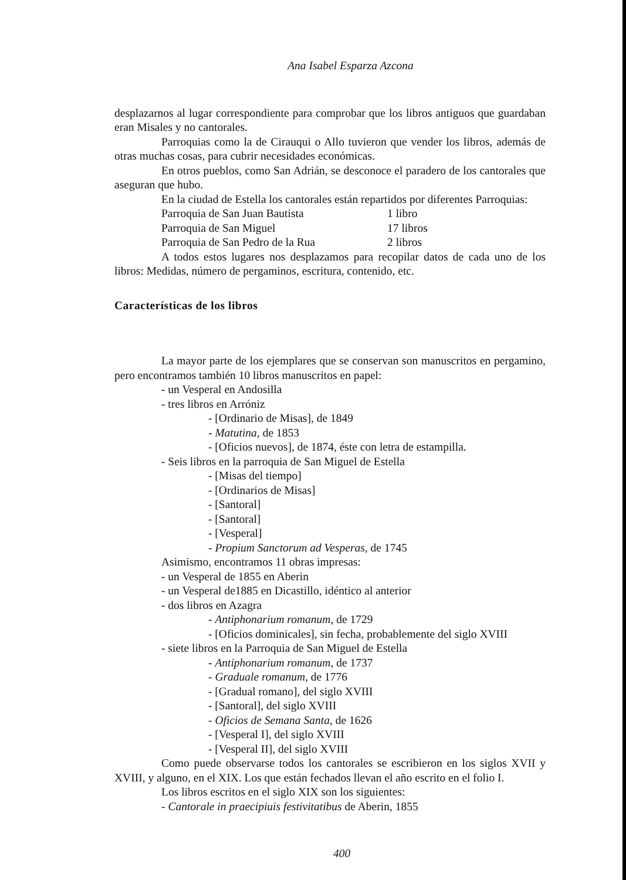Ana Isabel Esparza Azcona
desplazarnos al lugar correspondiente para comprobar que los libros antiguos que guardaban eran Misales y no cantorales.
Parroquias como la de Cirauqui o Allo tuvieron que vender los libros, además de otras muchas cosas, para cubrir necesidades económicas.
En otros pueblos, como San Adrián, se desconoce el paradero de los cantorales que aseguran que hubo.
En la ciudad de Estella los cantorales están repartidos por diferentes Parroquias:
| Parroquia de San Juan Bautista | 1 libro |
| Parroquia de San Miguel | 17 libros |
| Parroquia de San Pedro de la Rua | 2 libros |
A todos estos lugares nos desplazamos para recopilar datos de cada uno de los libros: Medidas, número de pergaminos, escritura, contenido, etc.
Características de los libros
La mayor parte de los ejemplares que se conservan son manuscritos en pergamino, pero encontramos también 10 libros manuscritos en papel:
- un Vesperal en Andosilla
- tres libros en Arróniz
- [Ordinario de Misas], de 1849
- Matutina, de 1853
- [Oficios nuevos], de 1874, éste con letra de estampilla.
- Seis libros en la parroquia de San Miguel de Estella
- [Misas del tiempo]
- [Ordinarios de Misas]
- [Santoral]
- [Santoral]
- [Vesperal]
- Propium Sanctorum ad Vesperas, de 1745
Asimismo, encontramos 11 obras impresas:
- un Vesperal de 1855 en Aberin
- un Vesperal de1885 en Dicastillo, idéntico al anterior
- dos libros en Azagra
- Antiphonarium romanum, de 1729
- [Oficios dominicales], sin fecha, probablemente del siglo XVIII
- siete libros en la Parroquia de San Miguel de Estella
- Antiphonarium romanum, de 1737
- Graduale romanum, de 1776
- [Gradual romano], del siglo XVIII
- [Santoral], del siglo XVIII
- Oficios de Semana Santa, de 1626
- [Vesperal I], del siglo XVIII
- [Vesperal II], del siglo XVIII
Como puede observarse todos los cantorales se escribieron en los siglos XVII y XVIII, y alguno, en el XIX. Los que están fechados llevan el año escrito en el folio I.
Los libros escritos en el siglo XIX son los siguientes:
- Cantorale in praecipiuis festivitatibus de Aberin, 1855
400